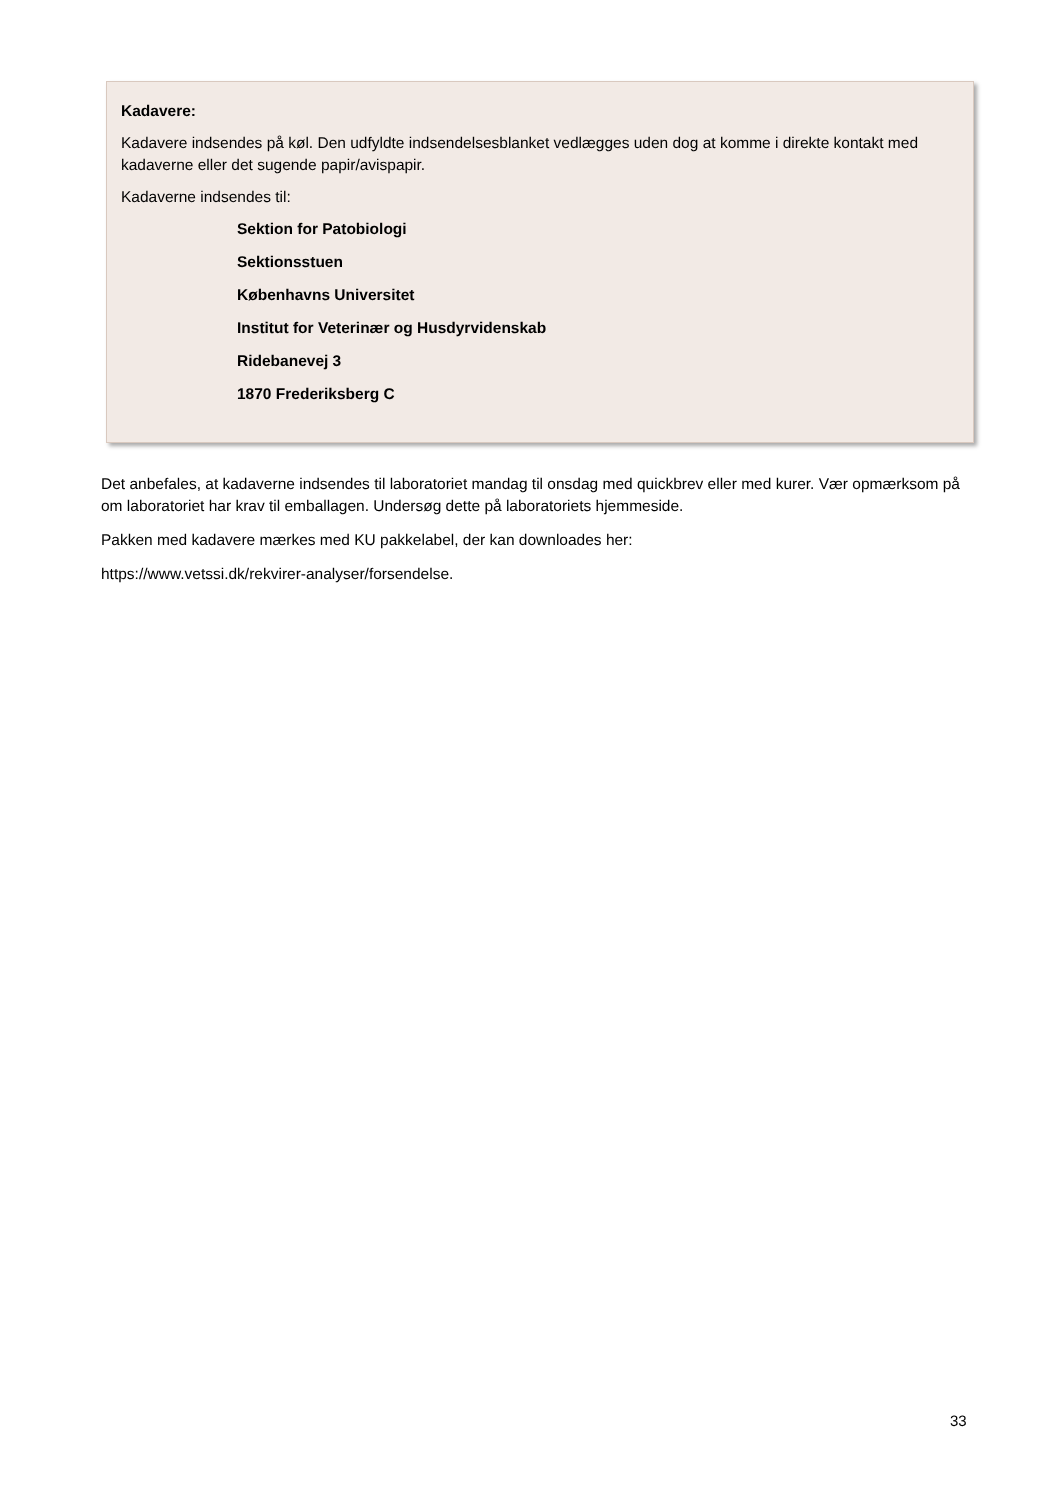Kadavere:
Kadavere indsendes på køl. Den udfyldte indsendelsesblanket vedlægges uden dog at komme i direkte kontakt med kadaverne eller det sugende papir/avispapir.
Kadaverne indsendes til:
Sektion for Patobiologi
Sektionsstuen
Københavns Universitet
Institut for Veterinær og Husdyrvidenskab
Ridebanevej 3
1870 Frederiksberg C
Det anbefales, at kadaverne indsendes til laboratoriet mandag til onsdag med quickbrev eller med kurer. Vær opmærksom på om laboratoriet har krav til emballagen. Undersøg dette på laboratoriets hjemmeside.
Pakken med kadavere mærkes med KU pakkelabel, der kan downloades her:
https://www.vetssi.dk/rekvirer-analyser/forsendelse.
33